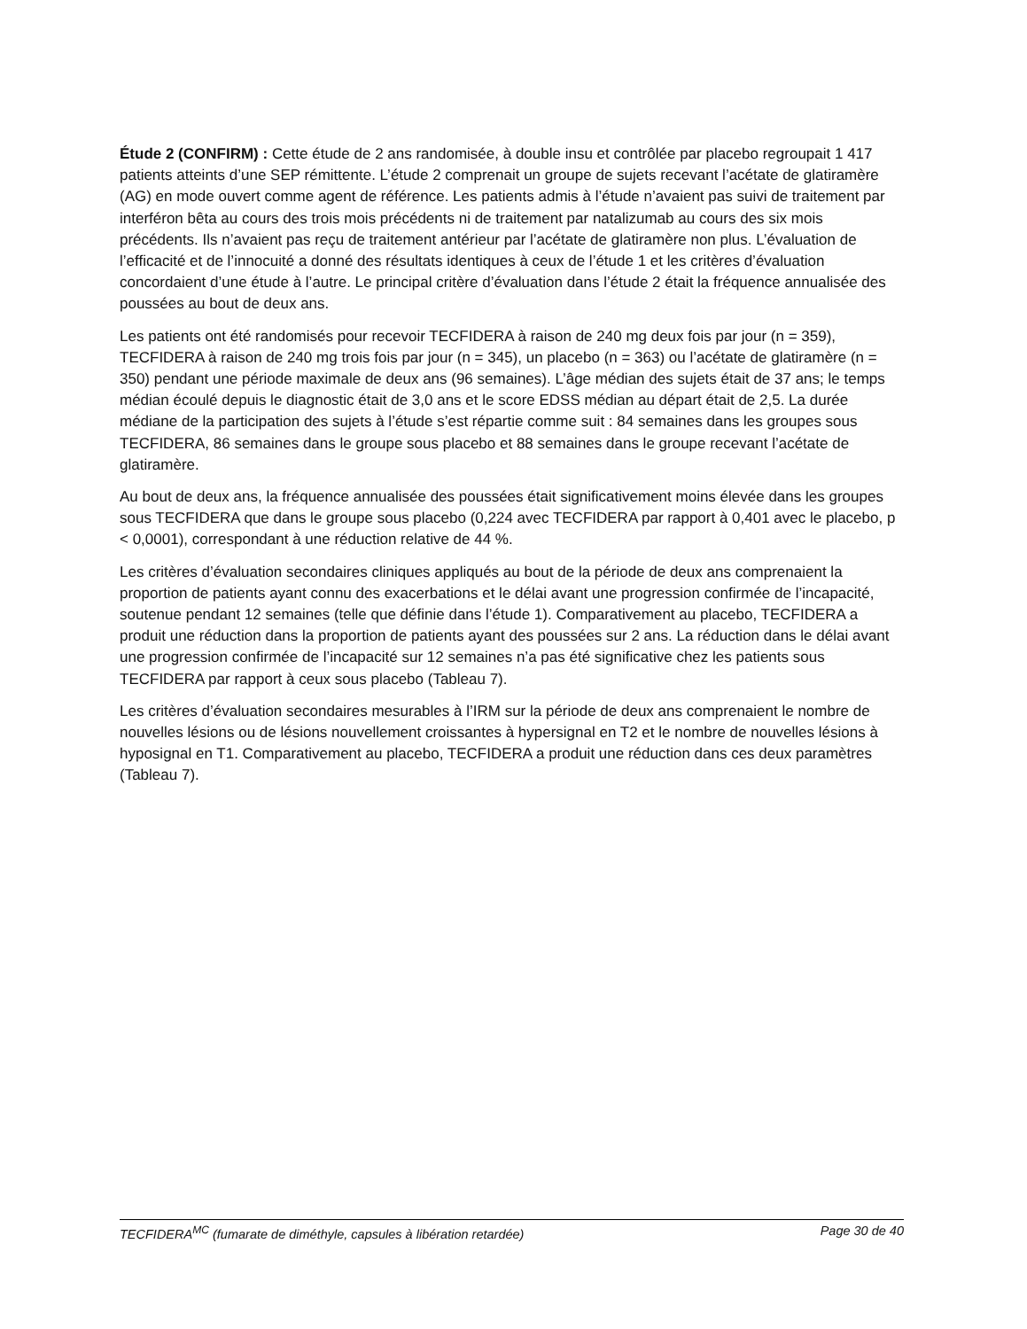Étude 2 (CONFIRM) : Cette étude de 2 ans randomisée, à double insu et contrôlée par placebo regroupait 1 417 patients atteints d’une SEP rémittente. L’étude 2 comprenait un groupe de sujets recevant l’acétate de glatiramère (AG) en mode ouvert comme agent de référence. Les patients admis à l’étude n’avaient pas suivi de traitement par interféron bêta au cours des trois mois précédents ni de traitement par natalizumab au cours des six mois précédents. Ils n’avaient pas reçu de traitement antérieur par l’acétate de glatiramère non plus. L’évaluation de l’efficacité et de l’innocuité a donné des résultats identiques à ceux de l’étude 1 et les critères d’évaluation concordaient d’une étude à l’autre. Le principal critère d’évaluation dans l’étude 2 était la fréquence annualisée des poussées au bout de deux ans.
Les patients ont été randomisés pour recevoir TECFIDERA à raison de 240 mg deux fois par jour (n = 359), TECFIDERA à raison de 240 mg trois fois par jour (n = 345), un placebo (n = 363) ou l’acétate de glatiramère (n = 350) pendant une période maximale de deux ans (96 semaines). L’âge médian des sujets était de 37 ans; le temps médian écoulé depuis le diagnostic était de 3,0 ans et le score EDSS médian au départ était de 2,5. La durée médiane de la participation des sujets à l’étude s’est répartie comme suit : 84 semaines dans les groupes sous TECFIDERA, 86 semaines dans le groupe sous placebo et 88 semaines dans le groupe recevant l’acétate de glatiramère.
Au bout de deux ans, la fréquence annualisée des poussées était significativement moins élevée dans les groupes sous TECFIDERA que dans le groupe sous placebo (0,224 avec TECFIDERA par rapport à 0,401 avec le placebo, p < 0,0001), correspondant à une réduction relative de 44 %.
Les critères d’évaluation secondaires cliniques appliqués au bout de la période de deux ans comprenaient la proportion de patients ayant connu des exacerbations et le délai avant une progression confirmée de l’incapacité, soutenue pendant 12 semaines (telle que définie dans l’étude 1). Comparativement au placebo, TECFIDERA a produit une réduction dans la proportion de patients ayant des poussées sur 2 ans. La réduction dans le délai avant une progression confirmée de l’incapacité sur 12 semaines n’a pas été significative chez les patients sous TECFIDERA par rapport à ceux sous placebo (Tableau 7).
Les critères d’évaluation secondaires mesurables à l’IRM sur la période de deux ans comprenaient le nombre de nouvelles lésions ou de lésions nouvellement croissantes à hypersignal en T2 et le nombre de nouvelles lésions à hyposignal en T1. Comparativement au placebo, TECFIDERA a produit une réduction dans ces deux paramètres (Tableau 7).
TECFIDERA<sup>MC</sup> (fumarate de diméthyle, capsules à libération retardée) Page 30 de 40